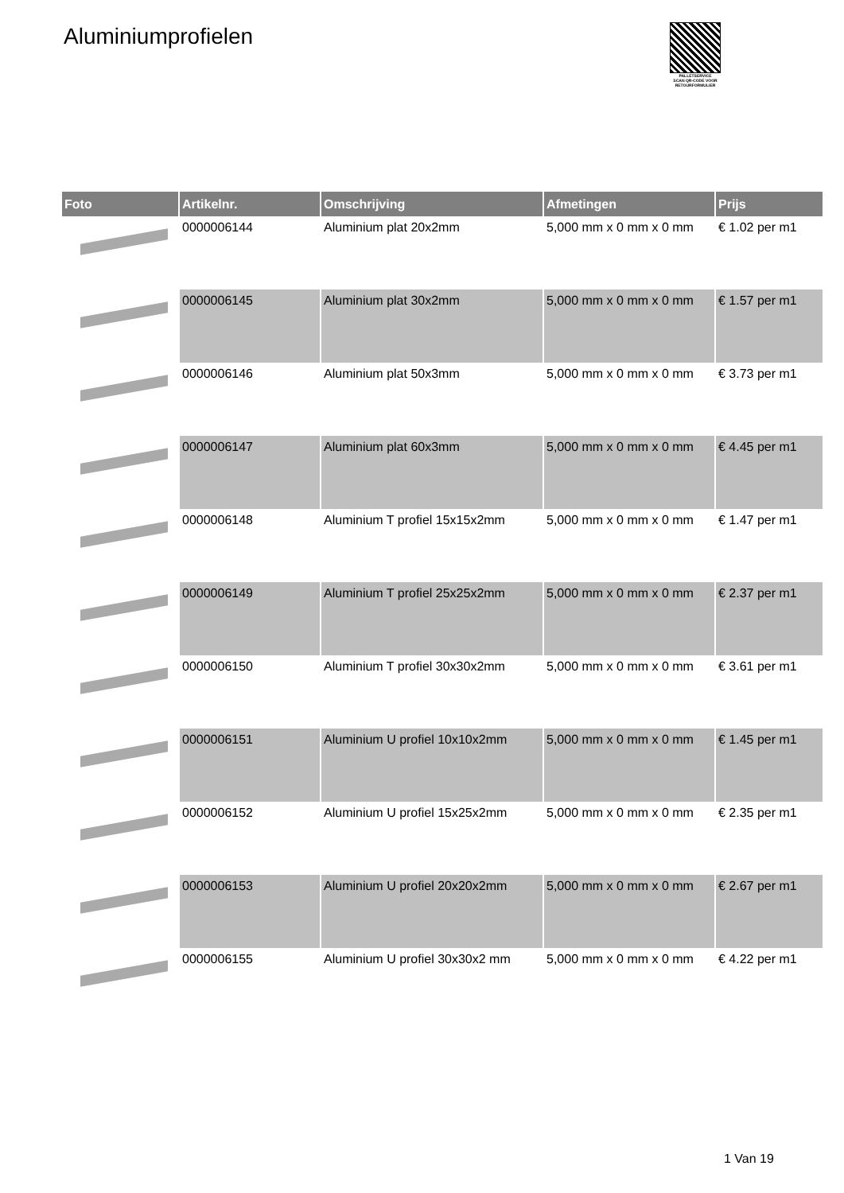Aluminiumprofielen
PALLETSERVICE
SCAN QR-CODE VOOR RETOURFORMULIER
| Foto | Artikelnr. | Omschrijving | Afmetingen | Prijs |
| --- | --- | --- | --- | --- |
| | 0000006144 | Aluminium plat 20x2mm | 5,000 mm x 0 mm x 0 mm | € 1.02 per m1 |
| | 0000006145 | Aluminium plat 30x2mm | 5,000 mm x 0 mm x 0 mm | € 1.57 per m1 |
| | 0000006146 | Aluminium plat 50x3mm | 5,000 mm x 0 mm x 0 mm | € 3.73 per m1 |
| | 0000006147 | Aluminium plat 60x3mm | 5,000 mm x 0 mm x 0 mm | € 4.45 per m1 |
| | 0000006148 | Aluminium T profiel 15x15x2mm | 5,000 mm x 0 mm x 0 mm | € 1.47 per m1 |
| | 0000006149 | Aluminium T profiel 25x25x2mm | 5,000 mm x 0 mm x 0 mm | € 2.37 per m1 |
| | 0000006150 | Aluminium T profiel 30x30x2mm | 5,000 mm x 0 mm x 0 mm | € 3.61 per m1 |
| | 0000006151 | Aluminium U profiel 10x10x2mm | 5,000 mm x 0 mm x 0 mm | € 1.45 per m1 |
| | 0000006152 | Aluminium U profiel 15x25x2mm | 5,000 mm x 0 mm x 0 mm | € 2.35 per m1 |
| | 0000006153 | Aluminium U profiel 20x20x2mm | 5,000 mm x 0 mm x 0 mm | € 2.67 per m1 |
| | 0000006155 | Aluminium U profiel 30x30x2 mm | 5,000 mm x 0 mm x 0 mm | € 4.22 per m1 |
1 Van 19